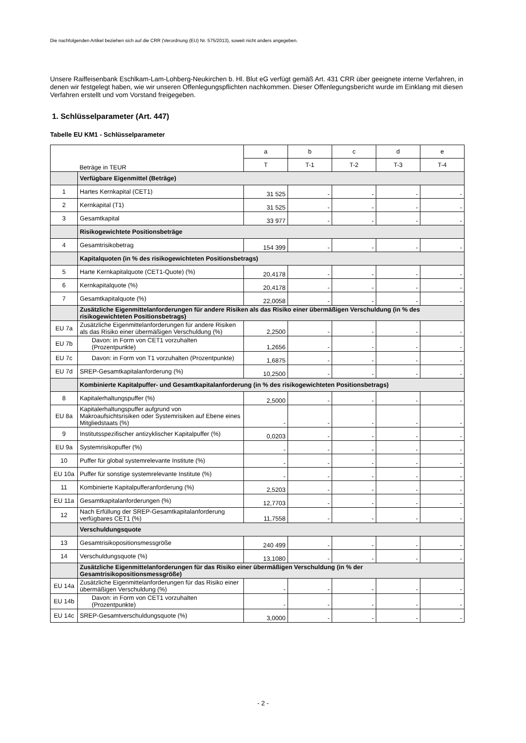Die nachfolgenden Artikel beziehen sich auf die CRR (Verordnung (EU) Nr. 575/2013), soweit nicht anders angegeben.
Unsere Raiffeisenbank Eschlkam-Lam-Lohberg-Neukirchen b. Hl. Blut eG verfügt gemäß Art. 431 CRR über geeignete interne Verfahren, in denen wir festgelegt haben, wie wir unseren Offenlegungspflichten nachkommen. Dieser Offenlegungsbericht wurde im Einklang mit diesen Verfahren erstellt und vom Vorstand freigegeben.
1. Schlüsselparameter (Art. 447)
Tabelle EU KM1 - Schlüsselparameter
| | Beträge in TEUR | a | b | c | d | e |
| | | T | T-1 | T-2 | T-3 | T-4 |
| | Verfügbare Eigenmittel (Beträge) | | | | | |
| 1 | Hartes Kernkapital (CET1) | 31 525 | - | - | - | - |
| 2 | Kernkapital (T1) | 31 525 | - | - | - | - |
| 3 | Gesamtkapital | 33 977 | - | - | - | - |
| | Risikogewichtete Positionsbeträge | | | | | |
| 4 | Gesamtrisikobetrag | 154 399 | - | - | - | - |
| | Kapitalquoten (in % des risikogewichteten Positionsbetrags) | | | | | |
| 5 | Harte Kernkapitalquote (CET1-Quote) (%) | 20,4178 | - | - | - | - |
| 6 | Kernkapitalquote (%) | 20,4178 | - | - | - | - |
| 7 | Gesamtkapitalquote (%) | 22,0058 | - | - | - | - |
| | Zusätzliche Eigenmittelanforderungen für andere Risiken als das Risiko einer übermäßigen Verschuldung (in % des risikogewichteten Positionsbetrags) | | | | | |
| EU 7a | Zusätzliche Eigenmittelanforderungen für andere Risiken als das Risiko einer übermäßigen Verschuldung (%) | 2,2500 | - | - | - | - |
| EU 7b | Davon: in Form von CET1 vorzuhalten (Prozentpunkte) | 1,2656 | - | - | - | - |
| EU 7c | Davon: in Form von T1 vorzuhalten (Prozentpunkte) | 1,6875 | - | - | - | - |
| EU 7d | SREP-Gesamtkapitalanforderung (%) | 10,2500 | - | - | - | - |
| | Kombinierte Kapitalpuffer- und Gesamtkapitalanforderung (in % des risikogewichteten Positionsbetrags) | | | | | |
| 8 | Kapitalerhaltungspuffer (%) | 2,5000 | - | - | - | - |
| EU 8a | Kapitalerhaltungspuffer aufgrund von Makroaufsichtsrisiken oder Systemrisiken auf Ebene eines Mitgliedstaats (%) | - | - | - | - | - |
| 9 | Institutsspezifischer antizyklischer Kapitalpuffer (%) | 0,0203 | - | - | - | - |
| EU 9a | Systemrisikopuffer (%) | - | - | - | - | - |
| 10 | Puffer für global systemrelevante Institute (%) | - | - | - | - | - |
| EU 10a | Puffer für sonstige systemrelevante Institute (%) | - | - | - | - | - |
| 11 | Kombinierte Kapitalpufferanforderung (%) | 2,5203 | - | - | - | - |
| EU 11a | Gesamtkapitalanforderungen (%) | 12,7703 | - | - | - | - |
| 12 | Nach Erfüllung der SREP-Gesamtkapitalanforderung verfügbares CET1 (%) | 11,7558 | - | - | - | - |
| | Verschuldungsquote | | | | | |
| 13 | Gesamtrisikopositionsmessgröße | 240 499 | - | - | - | - |
| 14 | Verschuldungsquote (%) | 13,1080 | - | - | - | - |
| | Zusätzliche Eigenmittelanforderungen für das Risiko einer übermäßigen Verschuldung (in % der Gesamtrisikopositionsmessgröße) | | | | | |
| EU 14a | Zusätzliche Eigenmittelanforderungen für das Risiko einer übermäßigen Verschuldung (%) | - | - | - | - | - |
| EU 14b | Davon: in Form von CET1 vorzuhalten (Prozentpunkte) | - | - | - | - | - |
| EU 14c | SREP-Gesamtverschuldungsquote (%) | 3,0000 | - | - | - | - |
- 2 -